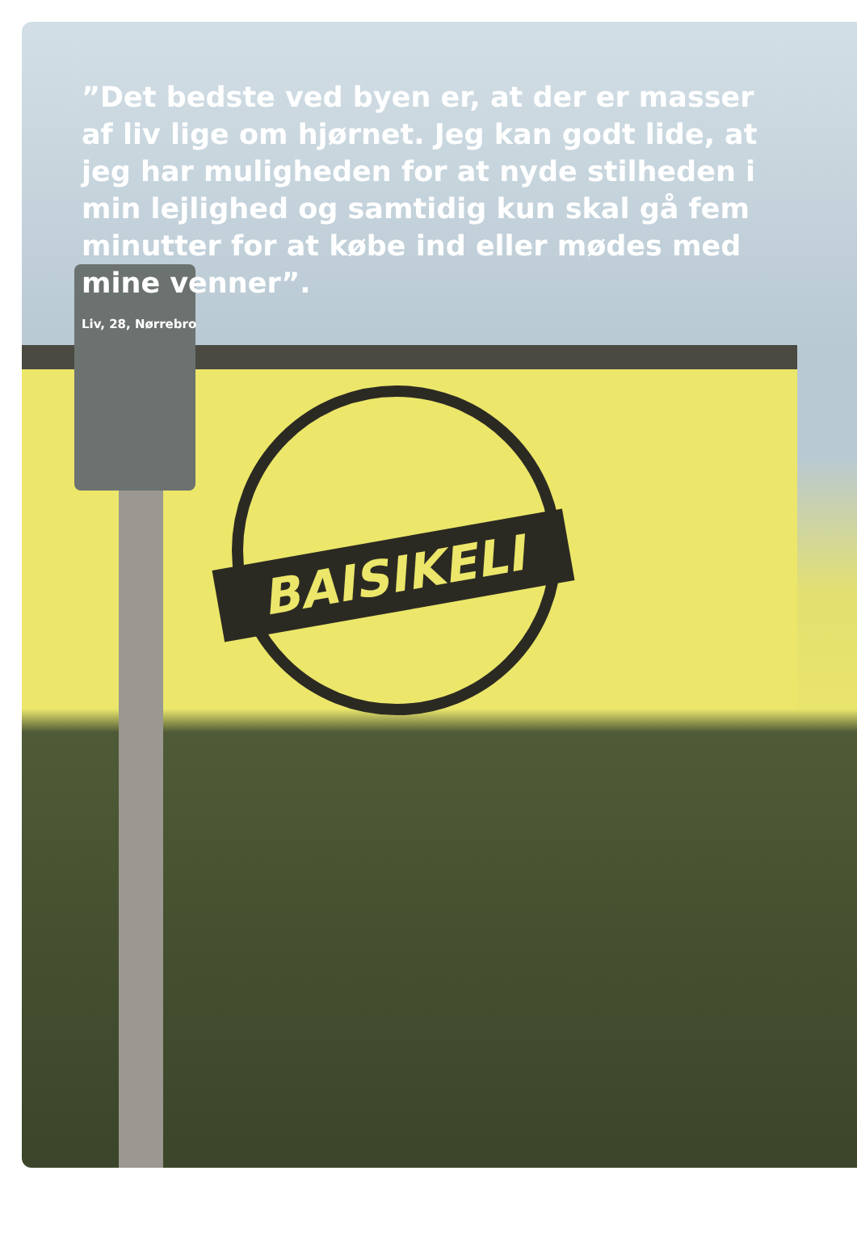BAISIKELI
”Det bedste ved byen er, at der er masser af liv lige om hjørnet. Jeg kan godt lide, at jeg har muligheden for at nyde stilheden i min lejlighed og sam­tidig kun skal gå fem minutter for at købe ind eller mødes med mine venner”.
Liv, 28, Nørrebro